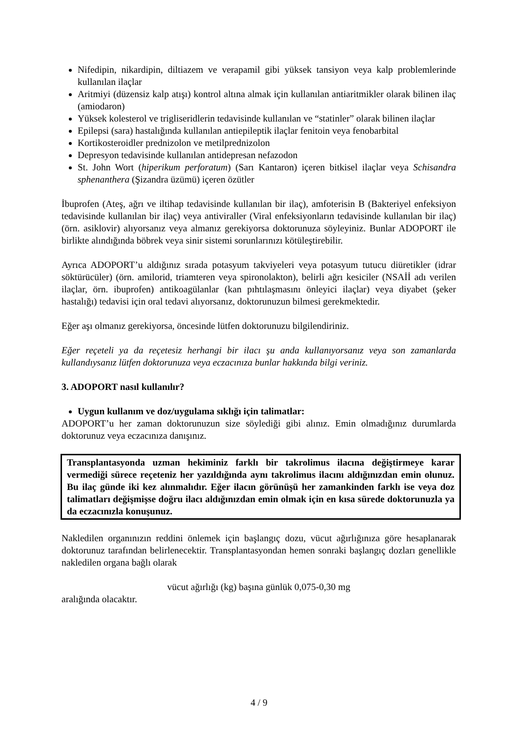Nifedipin, nikardipin, diltiazem ve verapamil gibi yüksek tansiyon veya kalp problemlerinde kullanılan ilaçlar
Aritmiyi (düzensiz kalp atışı) kontrol altına almak için kullanılan antiaritmikler olarak bilinen ilaç (amiodaron)
Yüksek kolesterol ve trigliseridlerin tedavisinde kullanılan ve “statinler” olarak bilinen ilaçlar
Epilepsi (sara) hastalığında kullanılan antiepileptik ilaçlar fenitoin veya fenobarbital
Kortikosteroidler prednizolon ve metilprednizolon
Depresyon tedavisinde kullanılan antidepresan nefazodon
St. John Wort (hiperikum perforatum) (Sarı Kantaron) içeren bitkisel ilaçlar veya Schisandra sphenanthera (Şizandra üzümü) içeren özütler
İbuprofen (Ateş, ağrı ve iltihap tedavisinde kullanılan bir ilaç), amfoterisin B (Bakteriyel enfeksiyon tedavisinde kullanılan bir ilaç) veya antiviraller (Viral enfeksiyonların tedavisinde kullanılan bir ilaç) (örn. asiklovir) alıyorsanız veya almanız gerekiyorsa doktorunuza söyleyiniz. Bunlar ADOPORT ile birlikte alındığında böbrek veya sinir sistemi sorunlarınızı kötüleştirebilir.
Ayrıca ADOPORT’u aldığınız sırada potasyum takviyeleri veya potasyum tutucu diüretikler (idrar söktürücüler) (örn. amilorid, triamteren veya spironolakton), belirli ağrı kesiciler (NSAİİ adı verilen ilaçlar, örn. ibuprofen) antikoagülanlar (kan pıhtılaşmasını önleyici ilaçlar) veya diyabet (şeker hastalığı) tedavisi için oral tedavi alıyorsanız, doktorunuzun bilmesi gerekmektedir.
Eğer aşı olmanız gerekiyorsa, öncesinde lütfen doktorunuzu bilgilendiriniz.
Eğer reçeteli ya da reçetesiz herhangi bir ilacı şu anda kullanıyorsanız veya son zamanlarda kullandıysanız lütfen doktorunuza veya eczacınıza bunlar hakkında bilgi veriniz.
3. ADOPORT nasıl kullanılır?
Uygun kullanım ve doz/uygulama sıklığı için talimatlar:
ADOPORT’u her zaman doktorunuzun size söylediği gibi alınız. Emin olmadığınız durumlarda doktorunuz veya eczacınıza danışınız.
Transplantasyonda uzman hekiminiz farklı bir takrolimus ilacına değiştirmeye karar vermediği sürece reçeteniz her yazıldığında aynı takrolimus ilacını aldığınızdan emin olunuz. Bu ilaç günde iki kez alınmalıdır. Eğer ilacın görünüşü her zamankinden farklı ise veya doz talimatları değişmişse doğru ilacı aldığınızdan emin olmak için en kısa sürede doktorunuzla ya da eczacınızla konuşunuz.
Nakledilen organınızın reddini önlemek için başlangıç dozu, vücut ağırlığınıza göre hesaplanarak doktorunuz tarafından belirlenecektir. Transplantasyondan hemen sonraki başlangıç dozları genellikle nakledilen organa bağlı olarak
vücut ağırlığı (kg) başına günlük 0,075-0,30 mg
aralığında olacaktır.
4 / 9